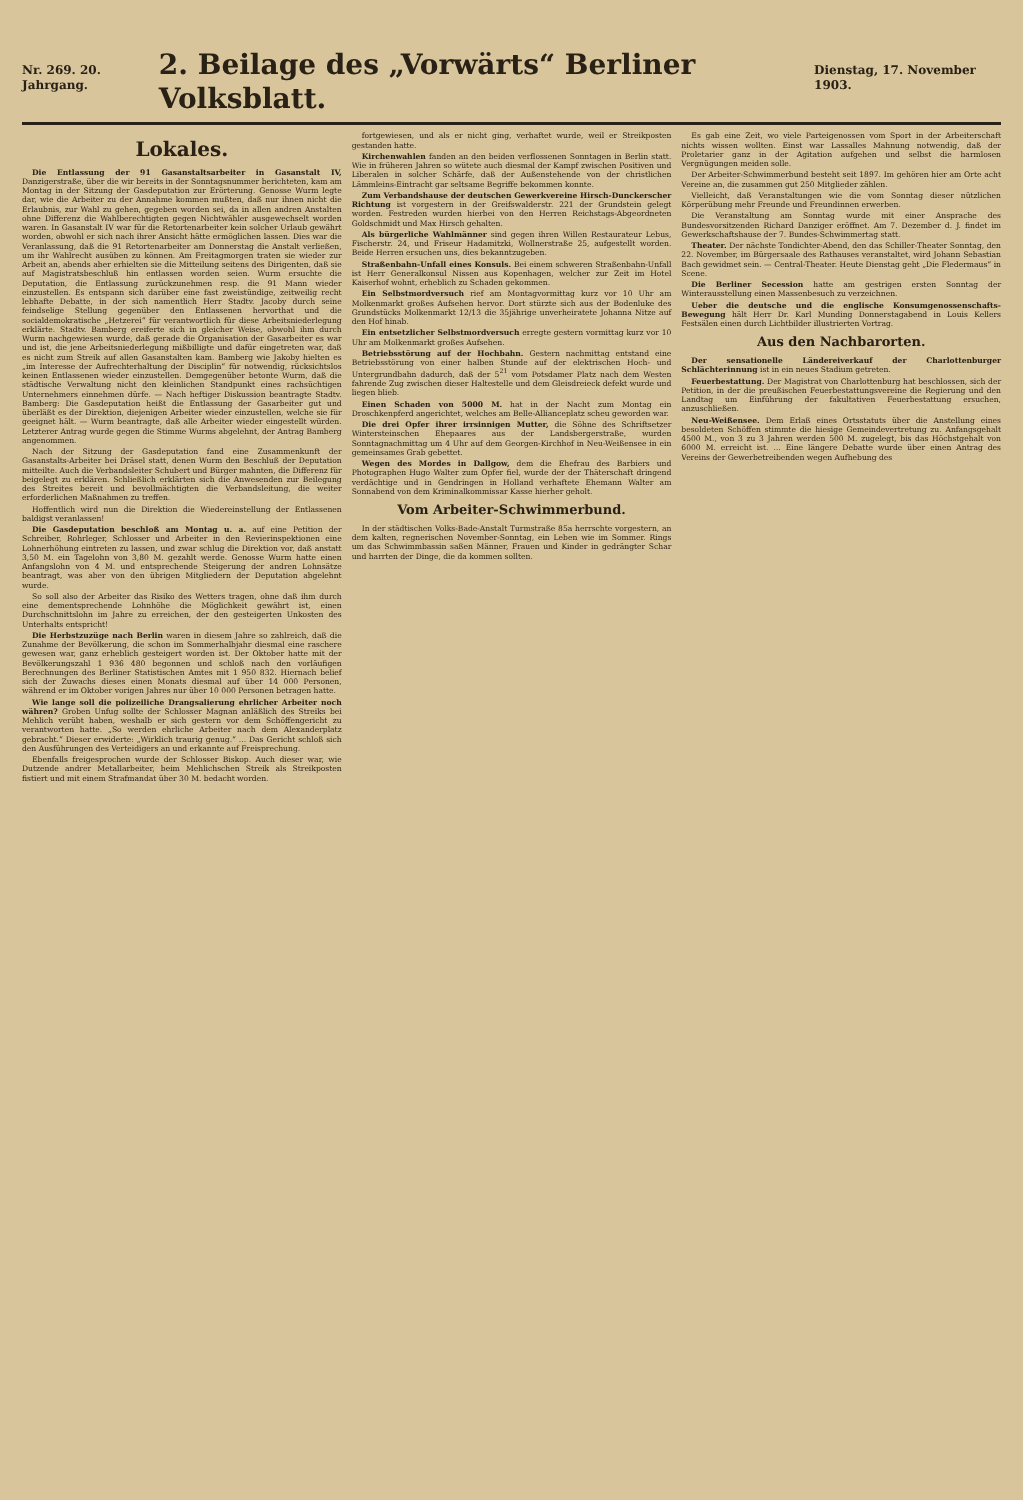Nr. 269. 20. Jahrgang. 2. Beilage des „Vorwärts“ Berliner Volksblatt. Dienstag, 17. November 1903.
Lokales.
Die Entlassung der 91 Gasanstaltsarbeiter in Gasanstalt IV, Danzigerstraße, über die wir bereits in der Sonntagsnummer berichteten, kam am Montag in der Sitzung der Gasdeputation zur Erörterung. Genosse Wurm legte dar, wie die Arbeiter zu der Annahme kommen mußten, daß nur ihnen nicht die Erlaubnis, zur Wahl zu gehen, gegeben worden sei, da in allen andren Anstalten ohne Differenz die Wahlberechtigten gegen Nichtwähler ausgewechselt worden waren. In Gasanstalt IV war für die Retortenarbeiter kein solcher Urlaub gewährt worden, obwohl er sich nach ihrer Ansicht hätte ermöglichen lassen. Dies war die Veranlassung, daß die 91 Retortenarbeiter am Donnerstag die Anstalt verließen, um ihr Wahlrecht ausüben zu können. Am Freitagmorgen traten sie wieder zur Arbeit an, abends aber erhielten sie die Mitteilung seitens des Dirigenten, daß sie auf Magistratsbeschluß hin entlassen worden seien. Wurm ersuchte die Deputation, die Entlassung zurückzunehmen resp. die 91 Mann wieder einzustellen. Es entspann sich darüber eine fast zweistündige, zeitweilig recht lebhafte Debatte, in der sich namentlich Herr Stadtv. Jacoby durch seine feindselige Stellung gegenüber den Entlassenen hervorthat und die socialdemokratische „Hetzerei“ für verantwortlich für diese Arbeitsniederlegung erklärte. Stadtv. Bamberg ereiferte sich in gleicher Weise, obwohl ihm durch Wurm nachgewiesen wurde, daß gerade die Organisation der Gasarbeiter es war und ist, die jene Arbeitsniederlegung mißbilligte und dafür eingetreten war, daß es nicht zum Streik auf allen Gasanstalten kam. Bamberg wie Jakoby hielten es „im Interesse der Aufrechterhaltung der Disciplin“ für notwendig, rücksichtslos keinen Entlassenen wieder einzustellen. Demgegenüber betonte Wurm, daß die städtische Verwaltung nicht den kleinlichen Standpunkt eines rachsüchtigen Unternehmers einnehmen dürfe. — Nach heftiger Diskussion beantragte Stadtv. Bamberg: Die Gasdeputation heißt die Entlassung der Gasarbeiter gut und überläßt es der Direktion, diejenigen Arbeiter wieder einzustellen, welche sie für geeignet hält. — Wurm beantragte, daß alle Arbeiter wieder eingestellt würden. Letzterer Antrag wurde gegen die Stimme Wurms abgelehnt, der Antrag Bamberg angenommen.
Nach der Sitzung der Gasdeputation fand eine Zusammenkunft der Gasanstalts-Arbeiter bei Dräsel statt, denen Wurm den Beschluß der Deputation mitteilte. Auch die Verbandsleiter Schubert und Bürger mahnten, die Differenz für beigelegt zu erklären. Schließlich erklärten sich die Anwesenden zur Beilegung des Streites bereit und bevollmächtigten die Verbandsleitung, die weiter erforderlichen Maßnahmen zu treffen.
Hoffentlich wird nun die Direktion die Wiedereinstellung der Entlassenen baldigst veranlassen!
Die Gasdeputation beschloß am Montag u. a. auf eine Petition der Schreiber, Rohrleger, Schlosser und Arbeiter in den Revierinspektionen eine Lohnerhöhung eintreten zu lassen, und zwar schlug die Direktion vor, daß anstatt 3,50 M. ein Tagelohn von 3,80 M. gezahlt werde. Genosse Wurm hatte einen Anfangslohn von 4 M. und entsprechende Steigerung der andren Lohnsätze beantragt, was aber von den übrigen Mitgliedern der Deputation abgelehnt wurde.
So soll also der Arbeiter das Risiko des Wetters tragen, ohne daß ihm durch eine dementsprechende Lohnhöhe die Möglichkeit gewährt ist, einen Durchschnittslohn im Jahre zu erreichen, der den gesteigerten Unkosten des Unterhalts entspricht!
Die Herbstzuzüge nach Berlin waren in diesem Jahre so zahlreich, daß die Zunahme der Bevölkerung, die schon im Sommerhalbjahr diesmal eine raschere gewesen war, ganz erheblich gesteigert worden ist. Der Oktober hatte mit der Bevölkerungszahl 1 936 480 begonnen und schloß nach den vorläufigen Berechnungen des Berliner Statistischen Amtes mit 1 950 832. Hiernach belief sich der Zuwachs dieses einen Monats diesmal auf über 14 000 Personen, während er im Oktober vorigen Jahres nur über 10 000 Personen betragen hatte.
Wie lange soll die polizeiliche Drangsalierung ehrlicher Arbeiter noch währen? Groben Unfug sollte der Schlosser Magnan anläßlich des Streiks bei Mehlich verübt haben, weshalb er sich gestern vor dem Schöffengericht zu verantworten hatte. „So werden ehrliche Arbeiter nach dem Alexanderplatz gebracht.“ Dieser erwiderte: „Wirklich traurig genug.“ ... Das Gericht schloß sich den Ausführungen des Verteidigers an und erkannte auf Freisprechung.
Ebenfalls freigesprochen wurde der Schlosser Biskop. Auch dieser war, wie Dutzende andrer Metallarbeiter, beim Mehlichschen Streik als Streikposten fistiert und mit einem Strafmandat über 30 M. bedacht worden.
fortgewiesen, und als er nicht ging, verhaftet wurde, weil er Streikposten gestanden hatte.
Kirchenwahlen fanden an den beiden verflossenen Sonntagen in Berlin statt. Wie in früheren Jahren so wütete auch diesmal der Kampf zwischen Positiven und Liberalen in solcher Schärfe, daß der Außenstehende von der christlichen Lämmleins-Eintracht gar seltsame Begriffe bekommen konnte.
Zum Verbandshause der deutschen Gewerkvereine Hirsch-Dunckerscher Richtung ist vorgestern in der Greifswalderstr. 221 der Grundstein gelegt worden. Festreden wurden hierbei von den Herren Reichstags-Abgeordneten Goldschmidt und Max Hirsch gehalten.
Als bürgerliche Wahlmänner sind gegen ihren Willen Restaurateur Lebus, Fischerstr. 24, und Friseur Hadamitzki, Wollnerstraße 25, aufgestellt worden. Beide Herren ersuchen uns, dies bekanntzugeben.
Straßenbahn-Unfall eines Konsuls. Bei einem schweren Straßenbahn-Unfall ist Herr Generalkonsul Nissen aus Kopenhagen, welcher zur Zeit im Hotel Kaiserhof wohnt, erheblich zu Schaden gekommen.
Ein Selbstmordversuch rief am Montagvormittag kurz vor 10 Uhr am Molkenmarkt großes Aufsehen hervor. Dort stürzte sich aus der Bodenluke des Grundstücks Molkenmarkt 12/13 die 35jährige unverheiratete Johanna Nitze auf den Hof hinab.
Ein entsetzlicher Selbstmordversuch erregte gestern vormittag kurz vor 10 Uhr am Molkenmarkt großes Aufsehen.
Betriebsstörung auf der Hochbahn. Gestern nachmittag entstand eine Betriebsstörung von einer halben Stunde auf der elektrischen Hoch- und Untergrundbahn dadurch, daß der 5<sup>21</sup> vom Potsdamer Platz nach dem Westen fahrende Zug zwischen dieser Haltestelle und dem Gleisdreieck defekt wurde und liegen blieb.
Einen Schaden von 5000 M. hat in der Nacht zum Montag ein Droschkenpferd angerichtet, welches am Belle-Allianceplatz scheu geworden war.
Die drei Opfer ihrer irrsinnigen Mutter, die Söhne des Schriftsetzer Wintersteinschen Ehepaares aus der Landsbergerstraße, wurden Sonntagnachmittag um 4 Uhr auf dem Georgen-Kirchhof in Neu-Weißensee in ein gemeinsames Grab gebettet.
Wegen des Mordes in Dallgow, dem die Ehefrau des Barbiers und Photographen Hugo Walter zum Opfer fiel, wurde der der Thäterschaft dringend verdächtige und in Gendringen in Holland verhaftete Ehemann Walter am Sonnabend von dem Kriminalkommissar Kasse hierher geholt.
Vom Arbeiter-Schwimmerbund.
In der städtischen Volks-Bade-Anstalt Turmstraße 85a herrschte vorgestern, an dem kalten, regnerischen November-Sonntag, ein Leben wie im Sommer. Rings um das Schwimmbassin saßen Männer, Frauen und Kinder in gedrängter Schar und harrten der Dinge, die da kommen sollten.
Es gab eine Zeit, wo viele Parteigenossen vom Sport in der Arbeiterschaft nichts wissen wollten. Einst war Lassalles Mahnung notwendig, daß der Proletarier ganz in der Agitation aufgehen und selbst die harmlosen Vergnügungen meiden solle.
Der Arbeiter-Schwimmerbund besteht seit 1897. Im gehören hier am Orte acht Vereine an, die zusammen gut 250 Mitglieder zählen.
Vielleicht, daß Veranstaltungen wie die vom Sonntag dieser nützlichen Körperübung mehr Freunde und Freundinnen erwerben.
Die Veranstaltung am Sonntag wurde mit einer Ansprache des Bundesvorsitzenden Richard Danziger eröffnet. Am 7. Dezember d. J. findet im Gewerkschaftshause der 7. Bundes-Schwimmertag statt.
Theater. Der nächste Tondichter-Abend, den das Schiller-Theater Sonntag, den 22. November, im Bürgersaale des Rathauses veranstaltet, wird Johann Sebastian Bach gewidmet sein. — Central-Theater. Heute Dienstag geht „Die Fledermaus“ in Scene.
Die Berliner Secession hatte am gestrigen ersten Sonntag der Winterausstellung einen Massenbesuch zu verzeichnen.
Ueber die deutsche und die englische Konsumgenossenschafts-Bewegung hält Herr Dr. Karl Munding Donnerstagabend in Louis Kellers Festsälen einen durch Lichtbilder illustrierten Vortrag.
Aus den Nachbarorten.
Der sensationelle Ländereiverkauf der Charlottenburger Schlächterinnung ist in ein neues Stadium getreten.
Feuerbestattung. Der Magistrat von Charlottenburg hat beschlossen, sich der Petition, in der die preußischen Feuerbestattungsvereine die Regierung und den Landtag um Einführung der fakultativen Feuerbestattung ersuchen, anzuschließen.
Neu-Weißensee. Dem Erlaß eines Ortsstatuts über die Anstellung eines besoldeten Schöffen stimmte die hiesige Gemeindevertretung zu. Anfangsgehalt 4500 M., von 3 zu 3 Jahren werden 500 M. zugelegt, bis das Höchstgehalt von 6000 M. erreicht ist. ... Eine längere Debatte wurde über einen Antrag des Vereins der Gewerbetreibenden wegen Aufhebung des